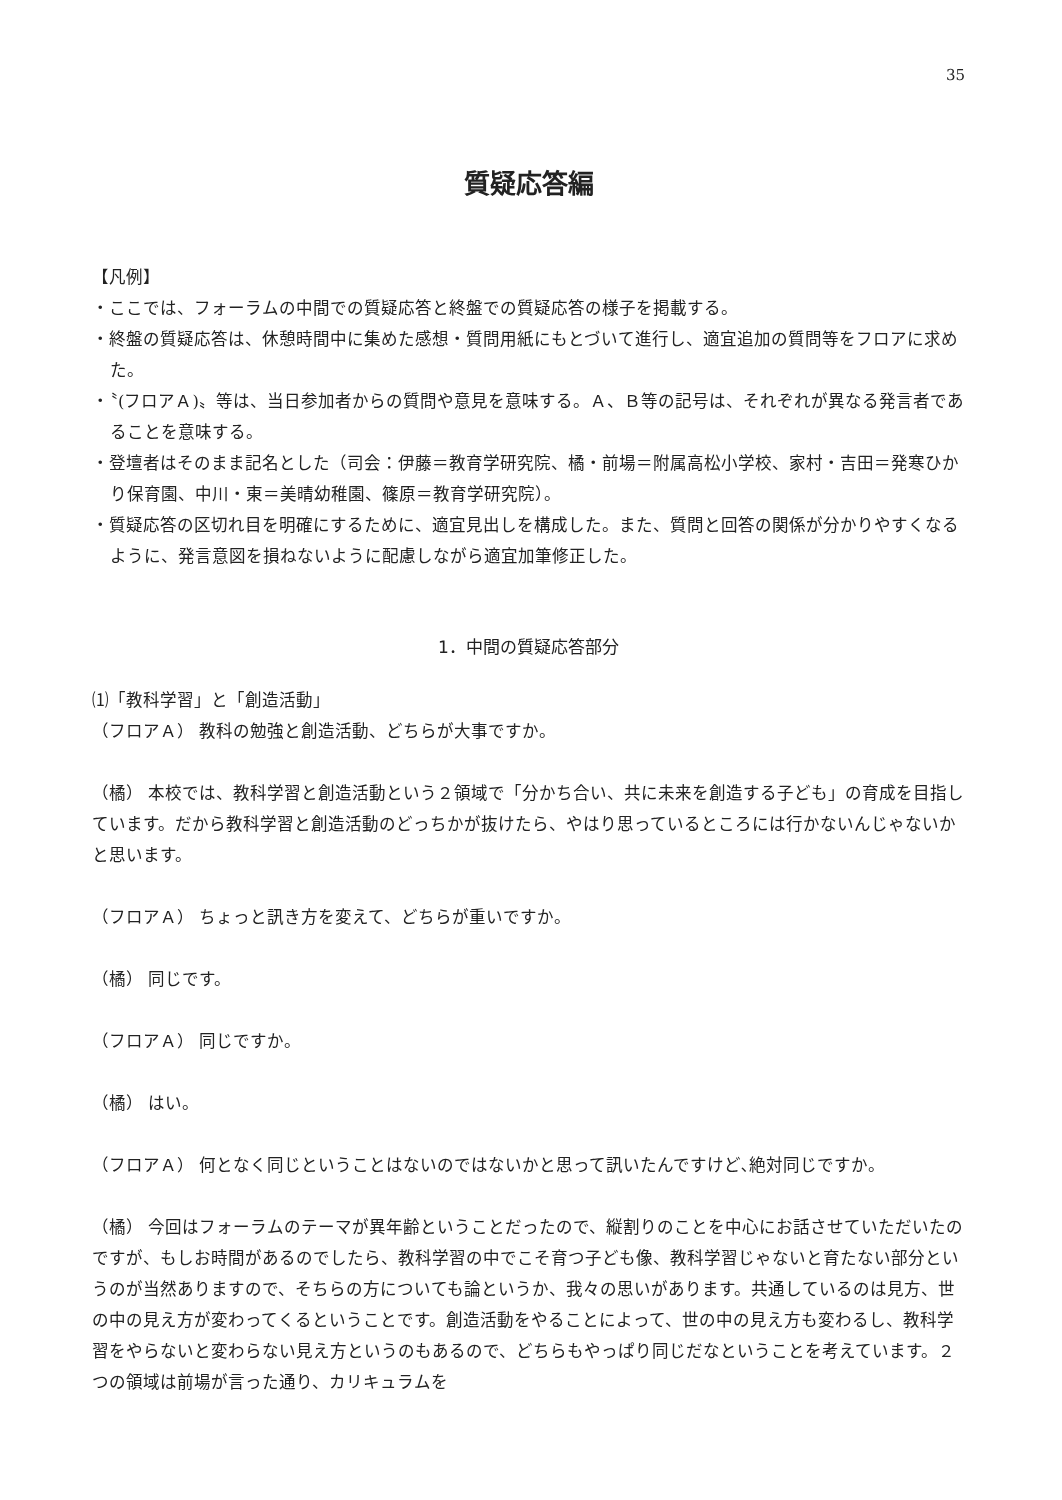35
質疑応答編
【凡例】
・ここでは、フォーラムの中間での質疑応答と終盤での質疑応答の様子を掲載する。
・終盤の質疑応答は、休憩時間中に集めた感想・質問用紙にもとづいて進行し、適宜追加の質問等をフロアに求めた。
・〝(フロアＡ)〟等は、当日参加者からの質問や意見を意味する。Ａ、Ｂ等の記号は、それぞれが異なる発言者であることを意味する。
・登壇者はそのまま記名とした（司会：伊藤＝教育学研究院、橘・前場＝附属高松小学校、家村・吉田＝発寒ひかり保育園、中川・東＝美晴幼稚園、篠原＝教育学研究院）。
・質疑応答の区切れ目を明確にするために、適宜見出しを構成した。また、質問と回答の関係が分かりやすくなるように、発言意図を損ねないように配慮しながら適宜加筆修正した。
1．中間の質疑応答部分
⑴「教科学習」と「創造活動」
（フロアＡ） 教科の勉強と創造活動、どちらが大事ですか。
（橘） 本校では、教科学習と創造活動という２領域で「分かち合い、共に未来を創造する子ども」の育成を目指しています。だから教科学習と創造活動のどっちかが抜けたら、やはり思っているところには行かないんじゃないかと思います。
（フロアＡ） ちょっと訊き方を変えて、どちらが重いですか。
（橘） 同じです。
（フロアＡ） 同じですか。
（橘） はい。
（フロアＡ） 何となく同じということはないのではないかと思って訊いたんですけど､絶対同じですか。
（橘） 今回はフォーラムのテーマが異年齢ということだったので、縦割りのことを中心にお話させていただいたのですが、もしお時間があるのでしたら、教科学習の中でこそ育つ子ども像、教科学習じゃないと育たない部分というのが当然ありますので、そちらの方についても論というか、我々の思いがあります。共通しているのは見方、世の中の見え方が変わってくるということです。創造活動をやることによって、世の中の見え方も変わるし、教科学習をやらないと変わらない見え方というのもあるので、どちらもやっぱり同じだなということを考えています。２つの領域は前場が言った通り、カリキュラムを